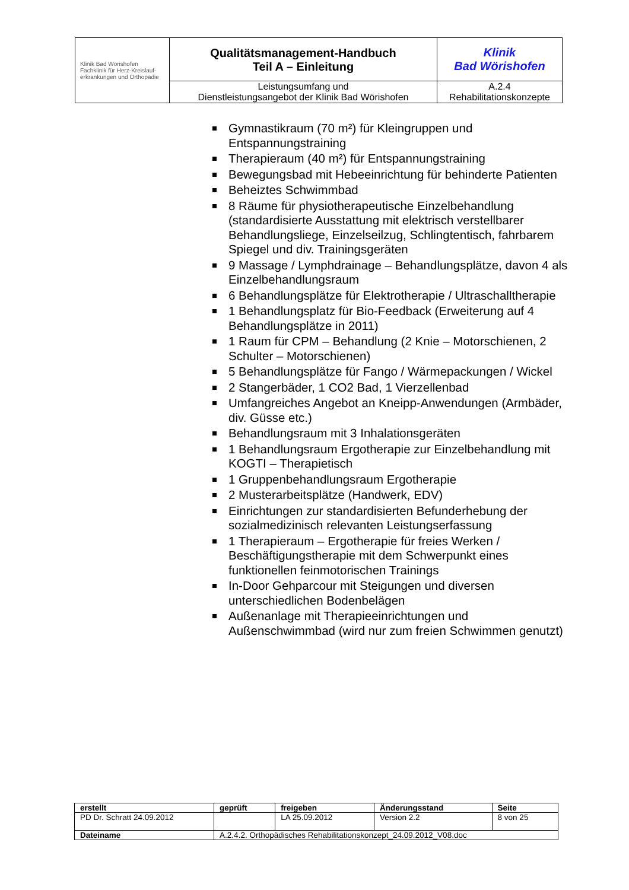| Klinik Bad Wörishofen Fachklinik für Herz-Kreislauf- erkrankungen und Orthopädie | Qualitätsmanagement-Handbuch Teil A – Einleitung | Klinik Bad Wörishofen |
| | Leistungsumfang und Dienstleistungsangebot der Klinik Bad Wörishofen | A.2.4 Rehabilitationskonzepte |
Gymnastikraum (70 m²) für Kleingruppen und Entspannungstraining
Therapieraum (40 m²) für Entspannungstraining
Bewegungsbad mit Hebeeinrichtung für behinderte Patienten
Beheiztes Schwimmbad
8 Räume für physiotherapeutische Einzelbehandlung (standardisierte Ausstattung mit elektrisch verstellbarer Behandlungsliege, Einzelseilzug, Schlingtentisch, fahrbarem Spiegel und div. Trainingsgeräten
9 Massage / Lymphdrainage – Behandlungsplätze, davon 4 als Einzelbehandlungsraum
6 Behandlungsplätze für Elektrotherapie / Ultraschalltherapie
1 Behandlungsplatz für Bio-Feedback (Erweiterung auf 4 Behandlungsplätze in 2011)
1 Raum für CPM – Behandlung (2 Knie – Motorschienen, 2 Schulter – Motorschienen)
5 Behandlungsplätze für Fango / Wärmepackungen / Wickel
2 Stangerbäder, 1 CO2 Bad, 1 Vierzellenbad
Umfangreiches Angebot an Kneipp-Anwendungen (Armbäder, div. Güsse etc.)
Behandlungsraum mit 3 Inhalationsgeräten
1 Behandlungsraum Ergotherapie zur Einzelbehandlung mit KOGTI – Therapietisch
1 Gruppenbehandlungsraum Ergotherapie
2 Musterarbeitsplätze (Handwerk, EDV)
Einrichtungen zur standardisierten Befunderhebung der sozialmedizinisch relevanten Leistungserfassung
1 Therapieraum – Ergotherapie für freies Werken / Beschäftigungstherapie mit dem Schwerpunkt eines funktionellen feinmotorischen Trainings
In-Door Gehparcour mit Steigungen und diversen unterschiedlichen Bodenbelägen
Außenanlage mit Therapieeinrichtungen und Außenschwimmbad (wird nur zum freien Schwimmen genutzt)
| erstellt | geprüft | freigeben | Änderungsstand | Seite |
| PD Dr. Schratt 24.09.2012 | | LA 25.09.2012 | Version 2.2 | 8 von 25 |
| Dateiname | A.2.4.2. Orthopädisches Rehabilitationskonzept_24.09.2012_V08.doc | | | |